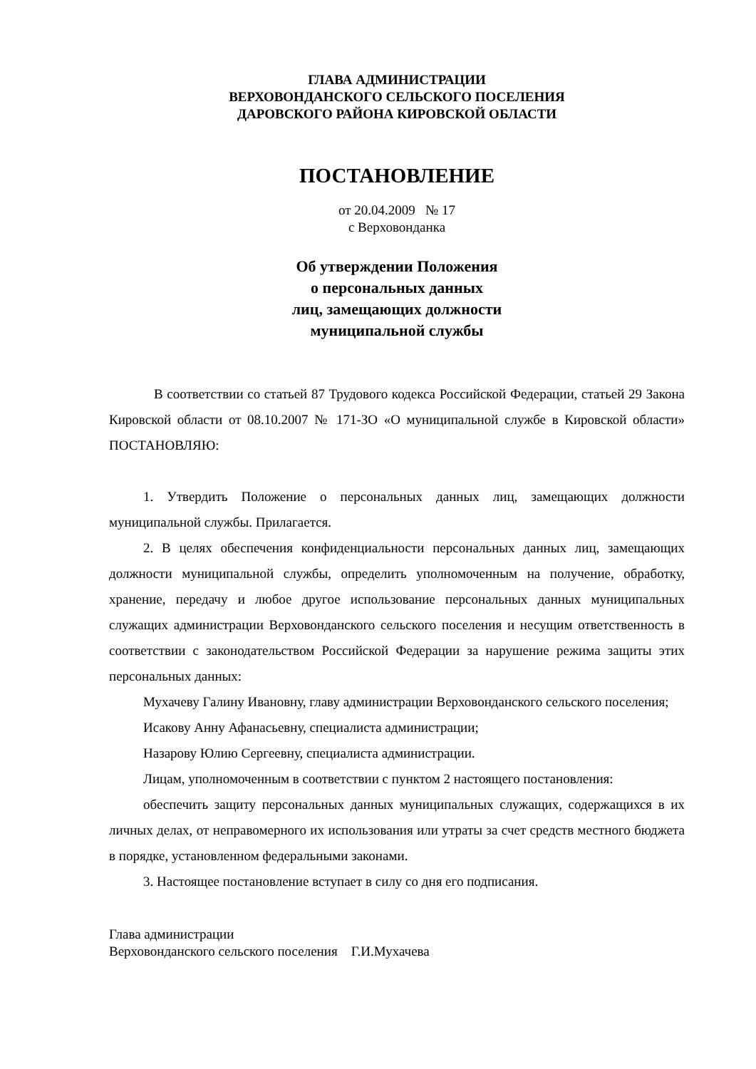ГЛАВА АДМИНИСТРАЦИИ
ВЕРХОВОНДАНСКОГО СЕЛЬСКОГО ПОСЕЛЕНИЯ
ДАРОВСКОГО РАЙОНА КИРОВСКОЙ ОБЛАСТИ
ПОСТАНОВЛЕНИЕ
от 20.04.2009 № 17
с Верховонданка
Об утверждении Положения
о персональных данных
лиц, замещающих должности
муниципальной службы
В соответствии со статьей 87 Трудового кодекса Российской Федерации, статьей 29 Закона Кировской области от 08.10.2007 № 171-ЗО «О муниципальной службе в Кировской области» ПОСТАНОВЛЯЮ:
1. Утвердить Положение о персональных данных лиц, замещающих должности муниципальной службы. Прилагается.
2. В целях обеспечения конфиденциальности персональных данных лиц, замещающих должности муниципальной службы, определить уполномоченным на получение, обработку, хранение, передачу и любое другое использование персональных данных муниципальных служащих администрации Верховонданского сельского поселения и несущим ответственность в соответствии с законодательством Российской Федерации за нарушение режима защиты этих персональных данных:
Мухачеву Галину Ивановну, главу администрации Верховонданского сельского поселения;
Исакову Анну Афанасьевну, специалиста администрации;
Назарову Юлию Сергеевну, специалиста администрации.
Лицам, уполномоченным в соответствии с пунктом 2 настоящего постановления:
обеспечить защиту персональных данных муниципальных служащих, содержащихся в их личных делах, от неправомерного их использования или утраты за счет средств местного бюджета в порядке, установленном федеральными законами.
3. Настоящее постановление вступает в силу со дня его подписания.
Глава администрации
Верховонданского сельского поселения Г.И.Мухачева